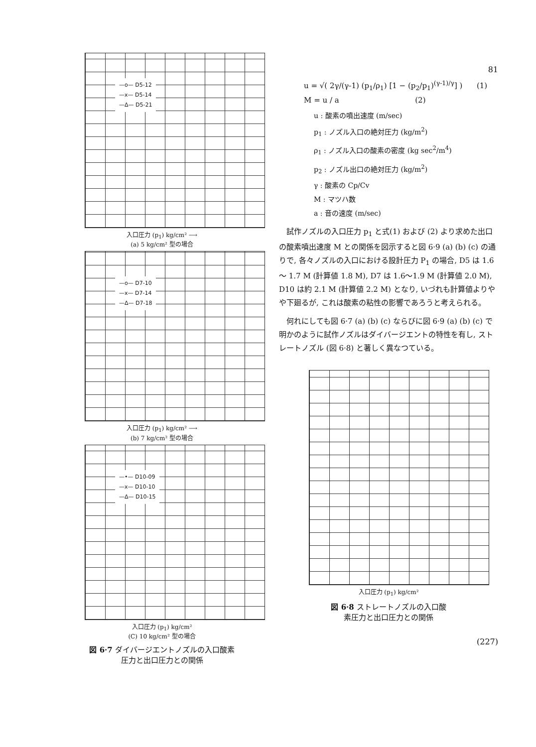—o— D5-12
—x— D5-14
—Δ— D5-21
入口圧力 (p<sub>1</sub>) kg/cm² ⟶
(a) 5 kg/cm² 型の場合
—o— D7-10
—x— D7-14
—Δ— D7-18
入口圧力 (p<sub>1</sub>) kg/cm² ⟶
(b) 7 kg/cm² 型の場合
—•— D10-09
—x— D10-10
—Δ— D10-15
入口圧力 (p<sub>1</sub>) kg/cm²
(C) 10 kg/cm² 型の場合
図 6·7 ダイバージエントノズルの入口酸素
圧力と出口圧力との関係
81
u = √( 2γ/(γ-1) (p<sub>1</sub>/ρ<sub>1</sub>) [1 − (p<sub>2</sub>/p<sub>1</sub>)<sup>(γ-1)/γ</sup>] ) (1)
M = u / a (2)
u : 酸素の噴出速度 (m/sec)
p<sub>1</sub> : ノズル入口の絶対圧力 (kg/m<sup>2</sup>)
ρ<sub>1</sub> : ノズル入口の酸素の密度 (kg sec<sup>2</sup>/m<sup>4</sup>)
p<sub>2</sub> : ノズル出口の絶対圧力 (kg/m<sup>2</sup>)
γ : 酸素の Cp/Cv
M : マツハ数
a : 音の速度 (m/sec)
試作ノズルの入口圧力 p<sub>1</sub> と式(1) および (2) より求めた出口の酸素噴出速度 M との関係を図示すると図 6·9 (a) (b) (c) の通りで, 各々ノズルの入口における設計圧力 P<sub>1</sub> の場合, D5 は 1.6 ～ 1.7 M (計算値 1.8 M), D7 は 1.6～1.9 M (計算値 2.0 M), D10 は約 2.1 M (計算値 2.2 M) となり, いづれも計算値よりやや下廻るが, これは酸素の粘性の影響であろうと考えられる。
何れにしても図 6·7 (a) (b) (c) ならびに図 6·9 (a) (b) (c) で明かのように試作ノズルはダイバージエントの特性を有し, ストレートノズル (図 6·8) と著しく異なつている。
入口圧力 (p<sub>1</sub>) kg/cm²
図 6·8 ストレートノズルの入口酸
素圧力と出口圧力との関係
(227)